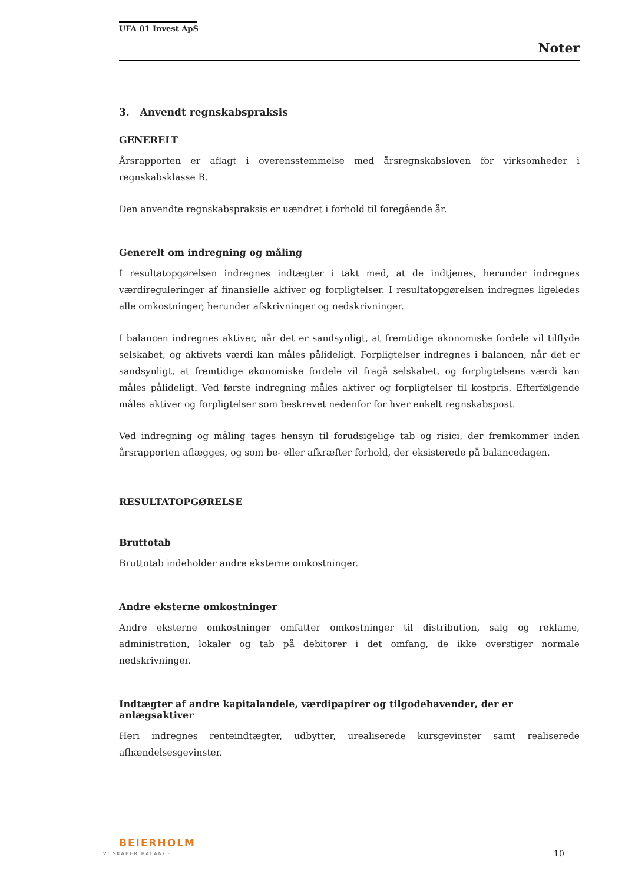UFA 01 Invest ApS
Noter
3. Anvendt regnskabspraksis
GENERELT
Årsrapporten er aflagt i overensstemmelse med årsregnskabsloven for virksomheder i regnskabsklasse B.
Den anvendte regnskabspraksis er uændret i forhold til foregående år.
Generelt om indregning og måling
I resultatopgørelsen indregnes indtægter i takt med, at de indtjenes, herunder indregnes værdireguleringer af finansielle aktiver og forpligtelser. I resultatopgørelsen indregnes ligeledes alle omkostninger, herunder afskrivninger og nedskrivninger.
I balancen indregnes aktiver, når det er sandsynligt, at fremtidige økonomiske fordele vil tilflyde selskabet, og aktivets værdi kan måles pålideligt. Forpligtelser indregnes i balancen, når det er sandsynligt, at fremtidige økonomiske fordele vil fragå selskabet, og forpligtelsens værdi kan måles pålideligt. Ved første indregning måles aktiver og forpligtelser til kostpris. Efterfølgende måles aktiver og forpligtelser som beskrevet nedenfor for hver enkelt regnskabspost.
Ved indregning og måling tages hensyn til forudsigelige tab og risici, der fremkommer inden årsrapporten aflægges, og som be- eller afkræfter forhold, der eksisterede på balancedagen.
RESULTATOPGØRELSE
Bruttotab
Bruttotab indeholder andre eksterne omkostninger.
Andre eksterne omkostninger
Andre eksterne omkostninger omfatter omkostninger til distribution, salg og reklame, administration, lokaler og tab på debitorer i det omfang, de ikke overstiger normale nedskrivninger.
Indtægter af andre kapitalandele, værdipapirer og tilgodehavender, der er anlægsaktiver
Heri indregnes renteindtægter, udbytter, urealiserede kursgevinster samt realiserede afhændelsesgevinster.
BEIERHOLM
VI SKABER BALANCE 10